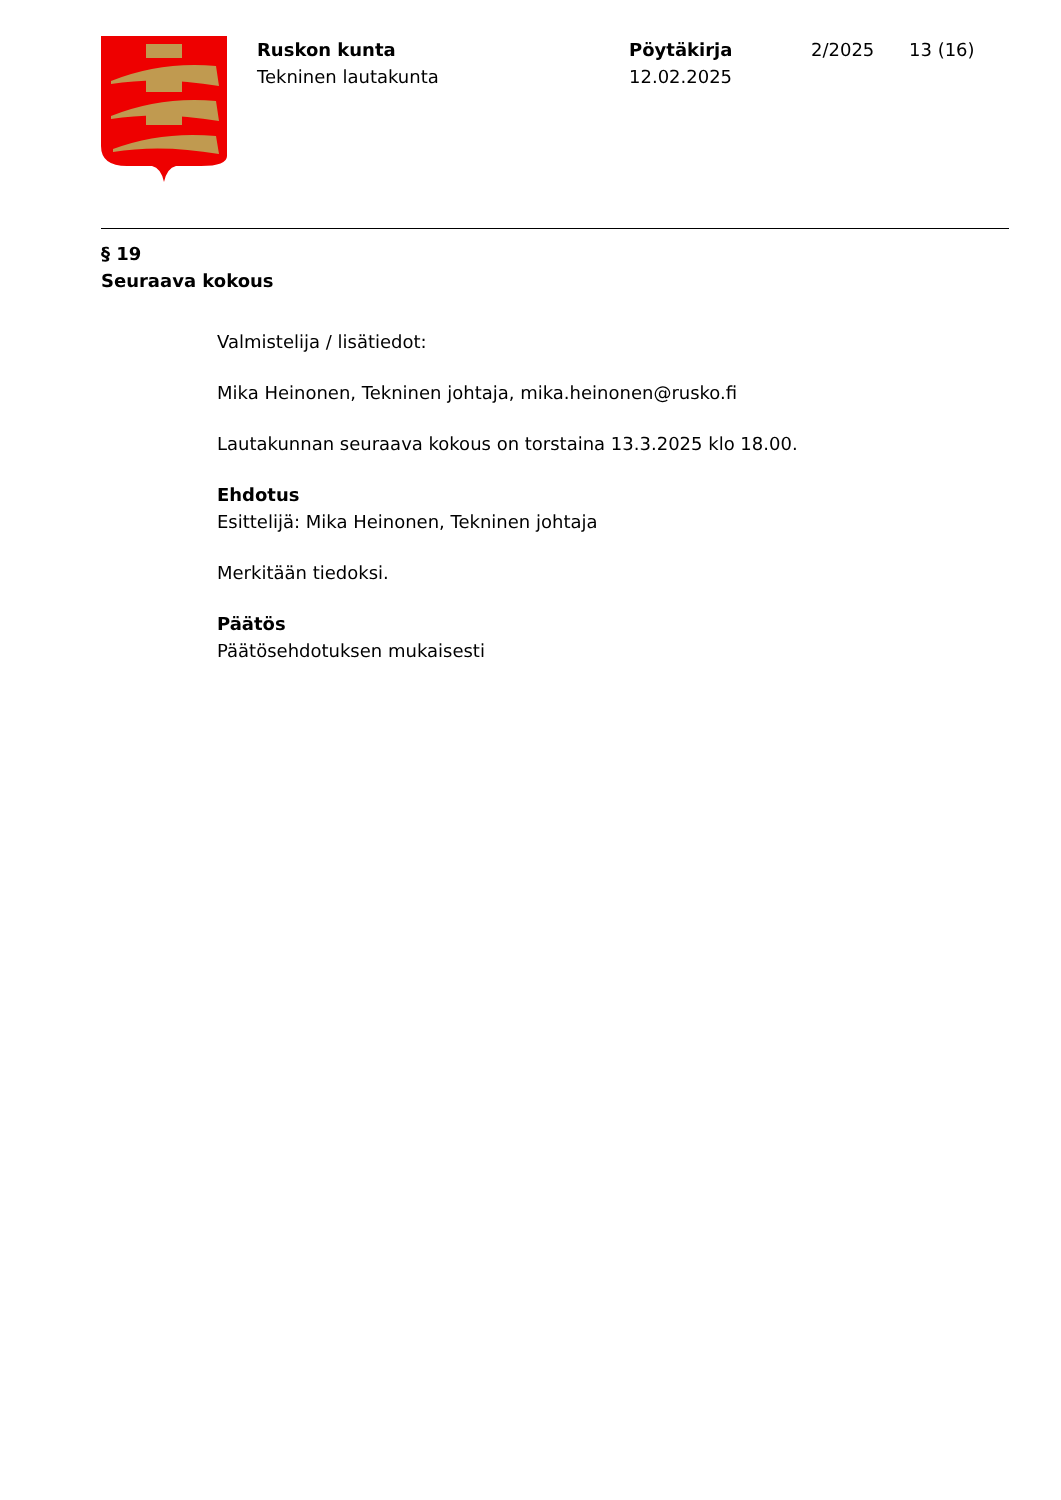Ruskon kunta
Tekninen lautakunta
Pöytäkirja
12.02.2025
2/2025 13 (16)
§ 19
Seuraava kokous
Valmistelija / lisätiedot:
Mika Heinonen, Tekninen johtaja, mika.heinonen@rusko.fi
Lautakunnan seuraava kokous on torstaina 13.3.2025 klo 18.00.
Ehdotus
Esittelijä: Mika Heinonen, Tekninen johtaja
Merkitään tiedoksi.
Päätös
Päätösehdotuksen mukaisesti